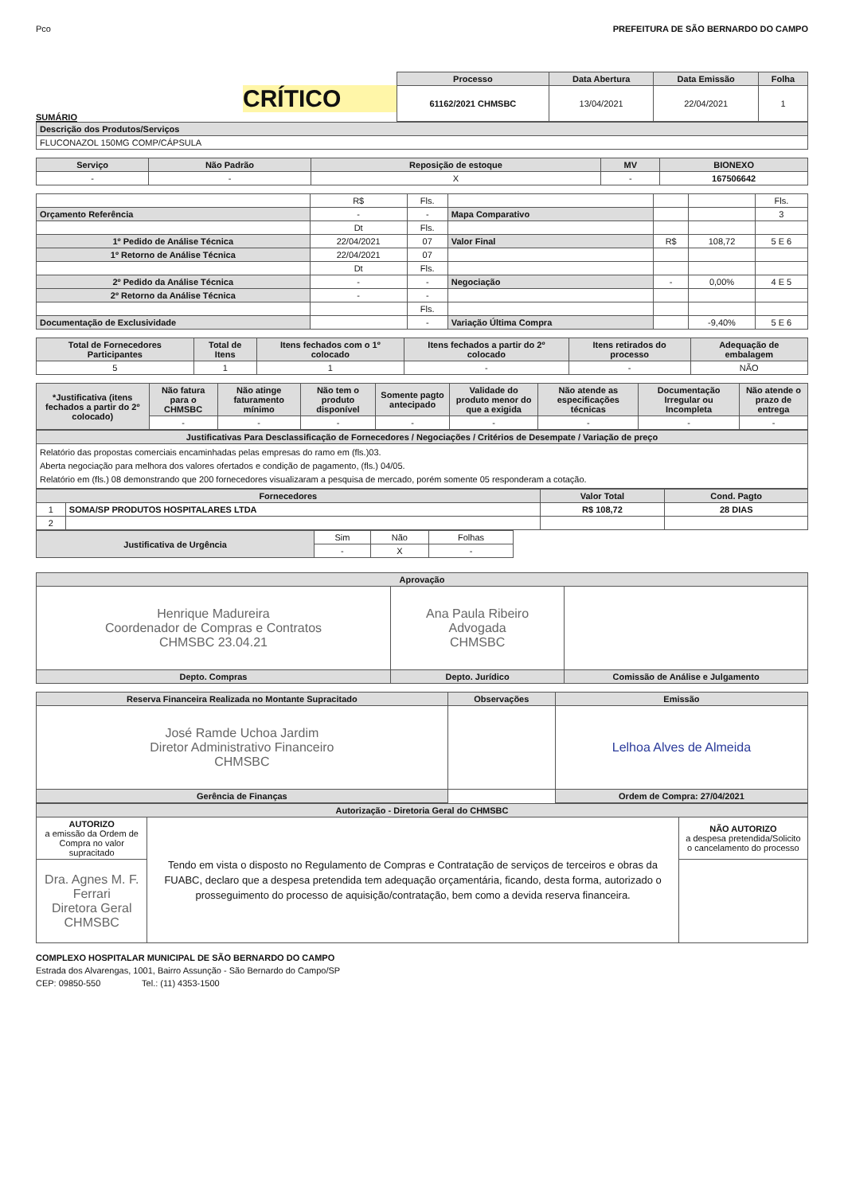Pco PREFEITURA DE SÃO BERNARDO DO CAMPO
CRÍTICO
SUMÁRIO
| Processo | Data Abertura | Data Emissão | Folha |
| --- | --- | --- | --- |
| 61162/2021 CHMSBC | 13/04/2021 | 22/04/2021 | 1 |
| Descrição dos Produtos/Serviços |
| --- |
| FLUCONAZOL 150MG COMP/CÁPSULA |
| Serviço | Não Padrão | Reposição de estoque | MV | BIONEXO |
| --- | --- | --- | --- | --- |
| - | - | X | - | 167506642 |
| | R$ | Fls. | | | | Fls. |
| Orçamento Referência | - | - | Mapa Comparativo | | | 3 |
| | Dt | Fls. | | | | |
| 1º Pedido de Análise Técnica | 22/04/2021 | 07 | Valor Final | R$ | 108,72 | 5 E 6 |
| 1º Retorno de Análise Técnica | 22/04/2021 | 07 | | | | |
| | Dt | Fls. | | | | |
| 2º Pedido da Análise Técnica | - | - | Negociação | - | 0,00% | 4 E 5 |
| 2º Retorno da Análise Técnica | - | - | | | | |
| | | Fls. | | | | |
| Documentação de Exclusividade | | - | Variação Última Compra | | -9,40% | 5 E 6 |
| Total de Fornecedores Participantes | Total de Itens | Itens fechados com o 1º colocado | Itens fechados a partir do 2º colocado | Itens retirados do processo | Adequação de embalagem |
| --- | --- | --- | --- | --- | --- |
| 5 | 1 | 1 | - | - | NÃO |
| *Justificativa (itens fechados a partir do 2º colocado) | Não fatura para o CHMSBC | Não atinge faturamento mínimo | Não tem o produto disponível | Somente pagto antecipado | Validade do produto menor do que a exigida | Não atende as especificações técnicas | Documentação Irregular ou Incompleta | Não atende o prazo de entrega |
| --- | --- | --- | --- | --- | --- | --- | --- | --- |
| | - | - | - | - | - | - | - | - |
| Justificativas Para Desclassificação de Fornecedores / Negociações / Critérios de Desempate / Variação de preço |
| --- |
| Relatório das propostas comerciais encaminhadas pelas empresas do ramo em (fls.)03. Aberta negociação para melhora dos valores ofertados e condição de pagamento, (fls.) 04/05. Relatório em (fls.) 08 demonstrando que 200 fornecedores visualizaram a pesquisa de mercado, porém somente 05 responderam a cotação. |
| Fornecedores | | Valor Total | Cond. Pagto |
| --- | --- | --- | --- |
| 1 | SOMA/SP PRODUTOS HOSPITALARES LTDA | R$ 108,72 | 28 DIAS |
| 2 | | | |
| Justificativa de Urgência | Sim | Não | Folhas |
| | - | X | - |
| Aprovação | | |
| --- | --- | --- |
| Henrique Madureira Coordenador de Compras e Contratos CHMSBC 23.04.21 | Ana Paula Ribeiro Advogada CHMSBC | |
| Depto. Compras | Depto. Jurídico | Comissão de Análise e Julgamento |
| Reserva Financeira Realizada no Montante Supracitado | Observações | Emissão |
| --- | --- | --- |
| José Ramde Uchoa Jardim Diretor Administrativo Financeiro CHMSBC | | Lelhoa Alves de Almeida |
| Gerência de Finanças | | Ordem de Compra: 27/04/2021 |
| Autorização - Diretoria Geral do CHMSBC | | |
| --- | --- | --- |
| AUTORIZO a emissão da Ordem de Compra no valor supracitado | Tendo em vista o disposto no Regulamento de Compras e Contratação de serviços de terceiros e obras da FUABC, declaro que a despesa pretendida tem adequação orçamentária, ficando, desta forma, autorizado o prosseguimento do processo de aquisição/contratação, bem como a devida reserva financeira. | NÃO AUTORIZO a despesa pretendida/Solicito o cancelamento do processo |
| Dra. Agnes M. F. Ferrari Diretora Geral CHMSBC | | |
COMPLEXO HOSPITALAR MUNICIPAL DE SÃO BERNARDO DO CAMPO
Estrada dos Alvarengas, 1001, Bairro Assunção - São Bernardo do Campo/SP
CEP: 09850-550 Tel.: (11) 4353-1500